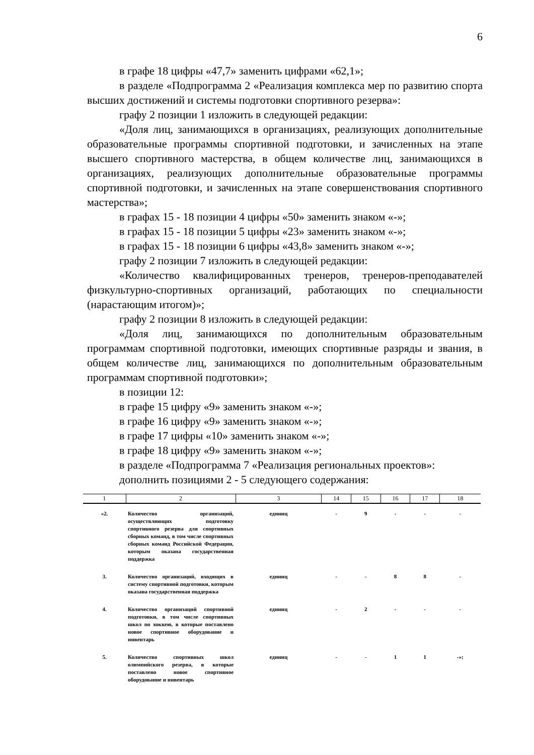6
в графе 18 цифры «47,7» заменить цифрами «62,1»;
в разделе «Подпрограмма 2 «Реализация комплекса мер по развитию спорта высших достижений и системы подготовки спортивного резерва»:
графу 2 позиции 1 изложить в следующей редакции:
«Доля лиц, занимающихся в организациях, реализующих дополнительные образовательные программы спортивной подготовки, и зачисленных на этапе высшего спортивного мастерства, в общем количестве лиц, занимающихся в организациях, реализующих дополнительные образовательные программы спортивной подготовки, и зачисленных на этапе совершенствования спортивного мастерства»;
в графах 15 - 18 позиции 4 цифры «50» заменить знаком «-»;
в графах 15 - 18 позиции 5 цифры «23» заменить знаком «-»;
в графах 15 - 18 позиции 6 цифры «43,8» заменить знаком «-»;
графу 2 позиции 7 изложить в следующей редакции:
«Количество квалифицированных тренеров, тренеров-преподавателей физкультурно-спортивных организаций, работающих по специальности (нарастающим итогом)»;
графу 2 позиции 8 изложить в следующей редакции:
«Доля лиц, занимающихся по дополнительным образовательным программам спортивной подготовки, имеющих спортивные разряды и звания, в общем количестве лиц, занимающихся по дополнительным образовательным программам спортивной подготовки»;
в позиции 12:
в графе 15 цифру «9» заменить знаком «-»;
в графе 16 цифру «9» заменить знаком «-»;
в графе 17 цифры «10» заменить знаком «-»;
в графе 18 цифру «9» заменить знаком «-»;
в разделе «Подпрограмма 7 «Реализация региональных проектов»:
дополнить позициями 2 - 5 следующего содержания:
| 1 | 2 | 3 | 14 | 15 | 16 | 17 | 18 |
| --- | --- | --- | --- | --- | --- | --- | --- |
| «2. | Количество организаций, осуществляющих подготовку спортивного резерва для спортивных сборных команд, в том числе спортивных сборных команд Российской Федерации, которым оказана государственная поддержка | единиц | - | 9 | - | - | - |
| 3. | Количество организаций, входящих в систему спортивной подготовки, которым оказана государственная поддержка | единиц | - | - | 8 | 8 | - |
| 4. | Количество организаций спортивной подготовки, в том числе спортивных школ по хоккею, в которые поставлено новое спортивное оборудование и инвентарь | единиц | - | 2 | - | - | - |
| 5. | Количество спортивных школ олимпийского резерва, в которые поставлено новое спортивное оборудование и инвентарь | единиц | - | - | 1 | 1 | -»; |